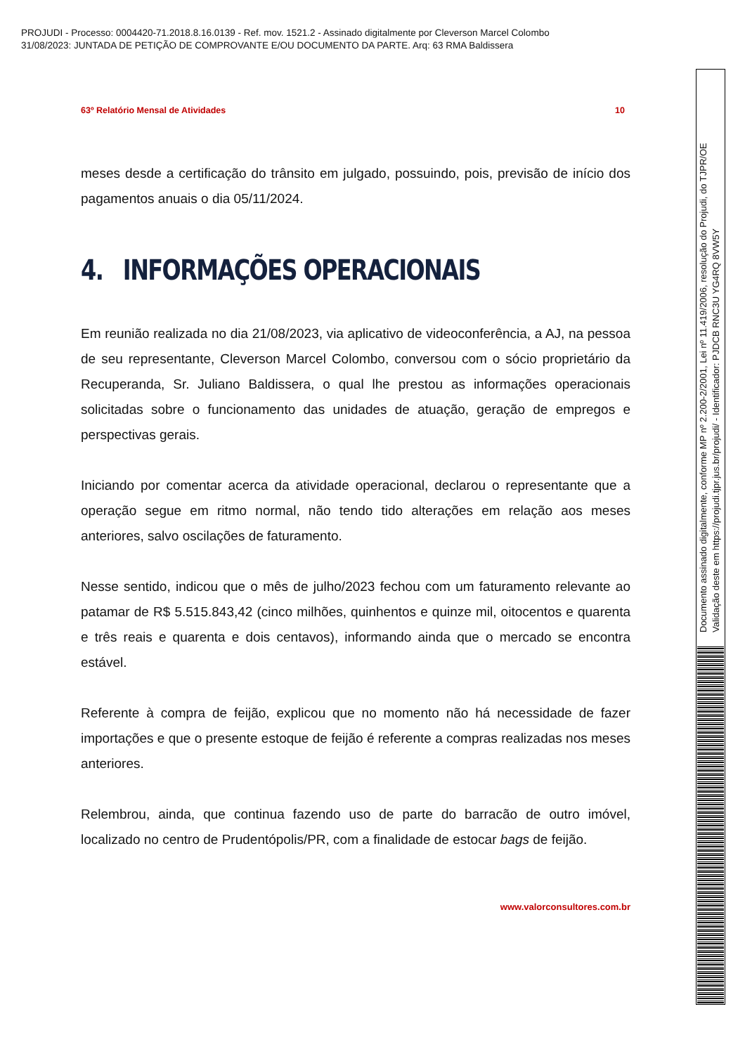PROJUDI - Processo: 0004420-71.2018.8.16.0139 - Ref. mov. 1521.2 - Assinado digitalmente por Cleverson Marcel Colombo
31/08/2023: JUNTADA DE PETIÇÃO DE COMPROVANTE E/OU DOCUMENTO DA PARTE. Arq: 63 RMA Baldissera
63º Relatório Mensal de Atividades 10
meses desde a certificação do trânsito em julgado, possuindo, pois, previsão de início dos pagamentos anuais o dia 05/11/2024.
4. INFORMAÇÕES OPERACIONAIS
Em reunião realizada no dia 21/08/2023, via aplicativo de videoconferência, a AJ, na pessoa de seu representante, Cleverson Marcel Colombo, conversou com o sócio proprietário da Recuperanda, Sr. Juliano Baldissera, o qual lhe prestou as informações operacionais solicitadas sobre o funcionamento das unidades de atuação, geração de empregos e perspectivas gerais.
Iniciando por comentar acerca da atividade operacional, declarou o representante que a operação segue em ritmo normal, não tendo tido alterações em relação aos meses anteriores, salvo oscilações de faturamento.
Nesse sentido, indicou que o mês de julho/2023 fechou com um faturamento relevante ao patamar de R$ 5.515.843,42 (cinco milhões, quinhentos e quinze mil, oitocentos e quarenta e três reais e quarenta e dois centavos), informando ainda que o mercado se encontra estável.
Referente à compra de feijão, explicou que no momento não há necessidade de fazer importações e que o presente estoque de feijão é referente a compras realizadas nos meses anteriores.
Relembrou, ainda, que continua fazendo uso de parte do barracão de outro imóvel, localizado no centro de Prudentópolis/PR, com a finalidade de estocar bags de feijão.
www.valorconsultores.com.br
Documento assinado digitalmente, conforme MP nº 2.200-2/2001, Lei nº 11.419/2006, resolução do Projudi, do TJPR/OE
Validação deste em https://projudi.tjpr.jus.br/projudi/ - Identificador: PJDCB RNC3U YG4RQ 8VW5Y